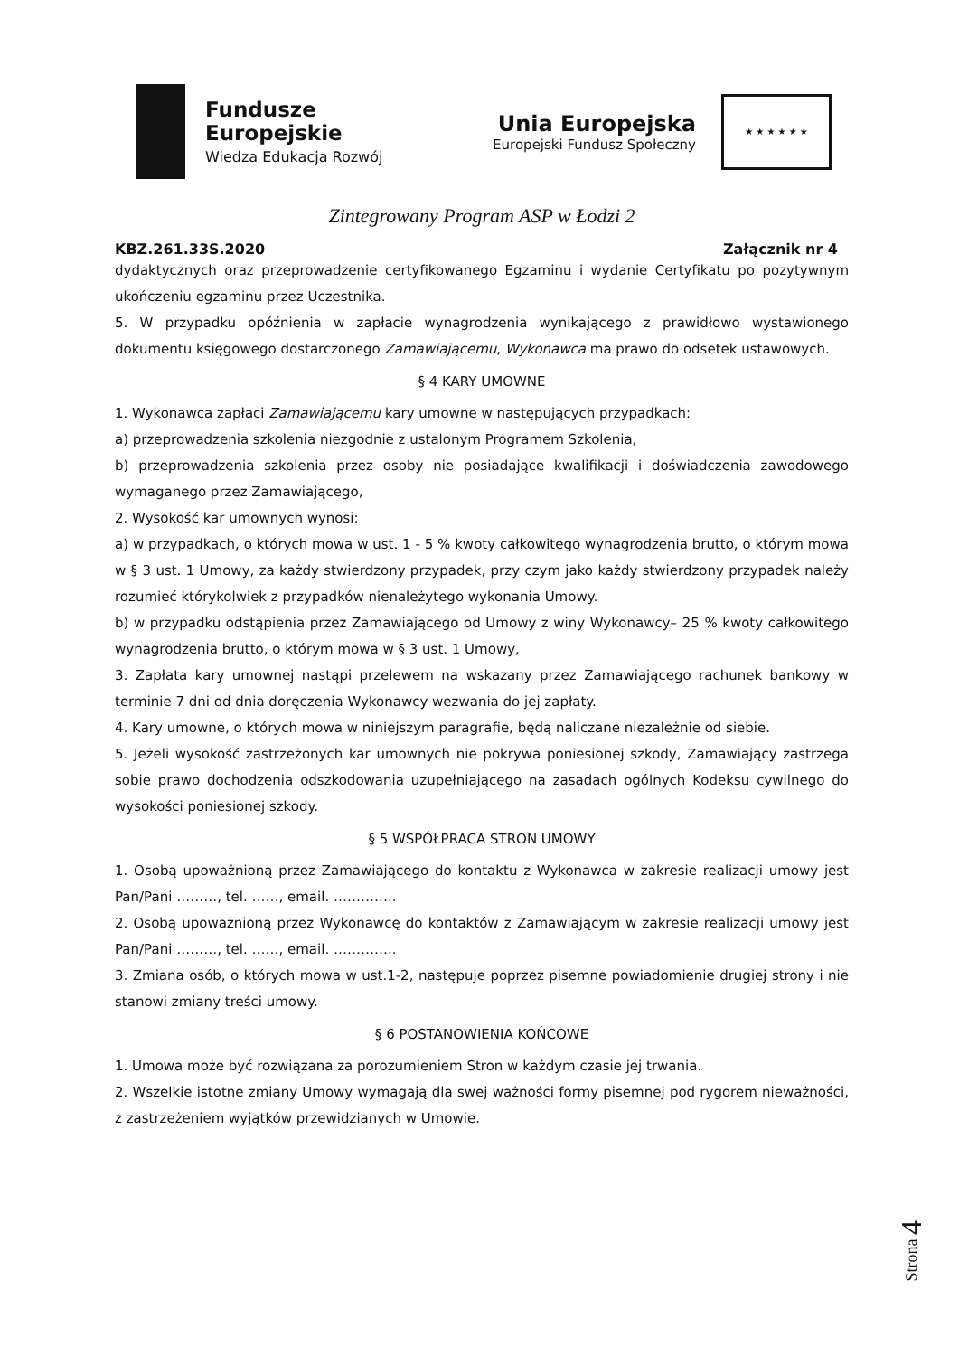Fundusze
Europejskie
Wiedza Edukacja Rozwój
Unia Europejska
Europejski Fundusz Społeczny
★ ★ ★ ★ ★ ★
Zintegrowany Program ASP w Łodzi 2
KBZ.261.33S.2020 Załącznik nr 4
dydaktycznych oraz przeprowadzenie certyfikowanego Egzaminu i wydanie Certyfikatu po pozytywnym ukończeniu egzaminu przez Uczestnika.
5. W przypadku opóźnienia w zapłacie wynagrodzenia wynikającego z prawidłowo wystawionego dokumentu księgowego dostarczonego Zamawiającemu, Wykonawca ma prawo do odsetek ustawowych.
§ 4 KARY UMOWNE
1. Wykonawca zapłaci Zamawiającemu kary umowne w następujących przypadkach:
a) przeprowadzenia szkolenia niezgodnie z ustalonym Programem Szkolenia,
b) przeprowadzenia szkolenia przez osoby nie posiadające kwalifikacji i doświadczenia zawodowego wymaganego przez Zamawiającego,
2. Wysokość kar umownych wynosi:
a) w przypadkach, o których mowa w ust. 1 - 5 % kwoty całkowitego wynagrodzenia brutto, o którym mowa w § 3 ust. 1 Umowy, za każdy stwierdzony przypadek, przy czym jako każdy stwierdzony przypadek należy rozumieć którykolwiek z przypadków nienależytego wykonania Umowy.
b) w przypadku odstąpienia przez Zamawiającego od Umowy z winy Wykonawcy– 25 % kwoty całkowitego wynagrodzenia brutto, o którym mowa w § 3 ust. 1 Umowy,
3. Zapłata kary umownej nastąpi przelewem na wskazany przez Zamawiającego rachunek bankowy w terminie 7 dni od dnia doręczenia Wykonawcy wezwania do jej zapłaty.
4. Kary umowne, o których mowa w niniejszym paragrafie, będą naliczane niezależnie od siebie.
5. Jeżeli wysokość zastrzeżonych kar umownych nie pokrywa poniesionej szkody, Zamawiający zastrzega sobie prawo dochodzenia odszkodowania uzupełniającego na zasadach ogólnych Kodeksu cywilnego do wysokości poniesionej szkody.
§ 5 WSPÓŁPRACA STRON UMOWY
1. Osobą upoważnioną przez Zamawiającego do kontaktu z Wykonawca w zakresie realizacji umowy jest Pan/Pani ………, tel. ……, email. …………..
2. Osobą upoważnioną przez Wykonawcę do kontaktów z Zamawiającym w zakresie realizacji umowy jest Pan/Pani ………, tel. ……, email. …………..
3. Zmiana osób, o których mowa w ust.1-2, następuje poprzez pisemne powiadomienie drugiej strony i nie stanowi zmiany treści umowy.
§ 6 POSTANOWIENIA KOŃCOWE
1. Umowa może być rozwiązana za porozumieniem Stron w każdym czasie jej trwania.
2. Wszelkie istotne zmiany Umowy wymagają dla swej ważności formy pisemnej pod rygorem nieważności, z zastrzeżeniem wyjątków przewidzianych w Umowie.
Strona 4